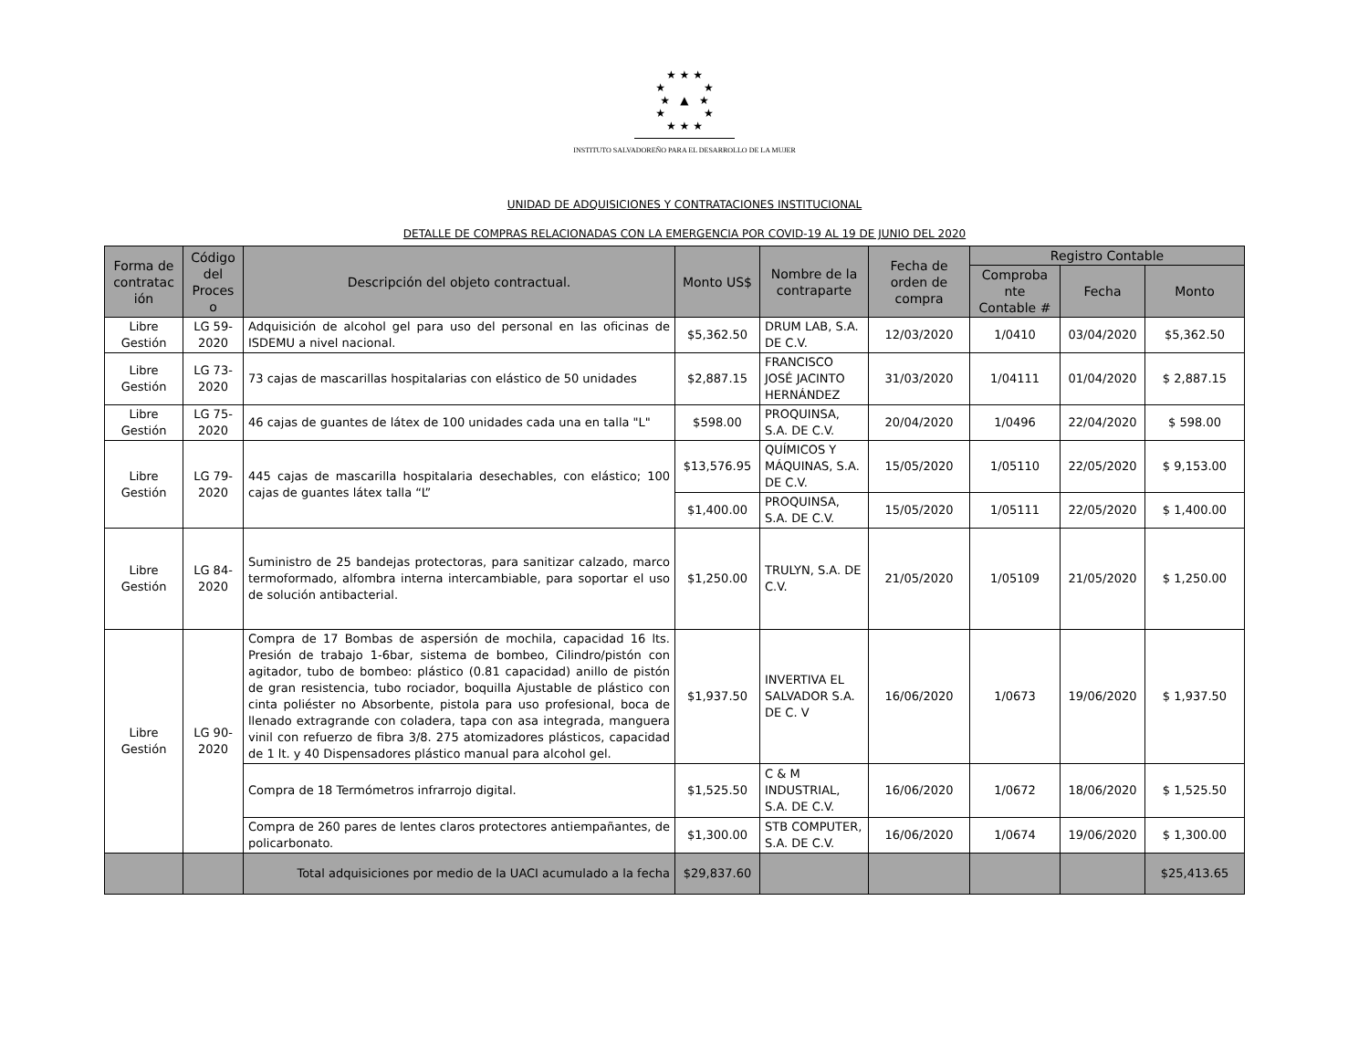★ ★ ★
★ ★
★ ▲ ★
★ ★
★ ★ ★
INSTITUTO SALVADOREÑO PARA EL DESARROLLO DE LA MUJER
UNIDAD DE ADQUISICIONES Y CONTRATACIONES INSTITUCIONAL
DETALLE DE COMPRAS RELACIONADAS CON LA EMERGENCIA POR COVID-19 AL 19 DE JUNIO DEL 2020
| Forma de contratac ión | Código del Proces o | Descripción del objeto contractual. | Monto US$ | Nombre de la contraparte | Fecha de orden de compra | Registro Contable | | |
| --- | --- | --- | --- | --- | --- | --- | --- | --- |
| | | | | | | Comproba nte Contable # | Fecha | Monto |
| Libre Gestión | LG 59-2020 | Adquisición de alcohol gel para uso del personal en las oficinas de ISDEMU a nivel nacional. | $5,362.50 | DRUM LAB, S.A. DE C.V. | 12/03/2020 | 1/0410 | 03/04/2020 | $5,362.50 |
| Libre Gestión | LG 73-2020 | 73 cajas de mascarillas hospitalarias con elástico de 50 unidades | $2,887.15 | FRANCISCO JOSÉ JACINTO HERNÁNDEZ | 31/03/2020 | 1/04111 | 01/04/2020 | $ 2,887.15 |
| Libre Gestión | LG 75-2020 | 46 cajas de guantes de látex de 100 unidades cada una en talla "L" | $598.00 | PROQUINSA, S.A. DE C.V. | 20/04/2020 | 1/0496 | 22/04/2020 | $ 598.00 |
| Libre Gestión | LG 79-2020 | 445 cajas de mascarilla hospitalaria desechables, con elástico; 100 cajas de guantes látex talla “L” | $13,576.95 | QUÍMICOS Y MÁQUINAS, S.A. DE C.V. | 15/05/2020 | 1/05110 | 22/05/2020 | $ 9,153.00 |
| | | | $1,400.00 | PROQUINSA, S.A. DE C.V. | 15/05/2020 | 1/05111 | 22/05/2020 | $ 1,400.00 |
| Libre Gestión | LG 84-2020 | Suministro de 25 bandejas protectoras, para sanitizar calzado, marco termoformado, alfombra interna intercambiable, para soportar el uso de solución antibacterial. | $1,250.00 | TRULYN, S.A. DE C.V. | 21/05/2020 | 1/05109 | 21/05/2020 | $ 1,250.00 |
| Libre Gestión | LG 90-2020 | Compra de 17 Bombas de aspersión de mochila, capacidad 16 lts. Presión de trabajo 1-6bar, sistema de bombeo, Cilindro/pistón con agitador, tubo de bombeo: plástico (0.81 capacidad) anillo de pistón de gran resistencia, tubo rociador, boquilla Ajustable de plástico con cinta poliéster no Absorbente, pistola para uso profesional, boca de llenado extragrande con coladera, tapa con asa integrada, manguera vinil con refuerzo de fibra 3/8. 275 atomizadores plásticos, capacidad de 1 lt. y 40 Dispensadores plástico manual para alcohol gel. | $1,937.50 | INVERTIVA EL SALVADOR S.A. DE C. V | 16/06/2020 | 1/0673 | 19/06/2020 | $ 1,937.50 |
| | | Compra de 18 Termómetros infrarrojo digital. | $1,525.50 | C & M INDUSTRIAL, S.A. DE C.V. | 16/06/2020 | 1/0672 | 18/06/2020 | $ 1,525.50 |
| | | Compra de 260 pares de lentes claros protectores antiempañantes, de policarbonato. | $1,300.00 | STB COMPUTER, S.A. DE C.V. | 16/06/2020 | 1/0674 | 19/06/2020 | $ 1,300.00 |
| | | Total adquisiciones por medio de la UACI acumulado a la fecha | $29,837.60 | | | | | $25,413.65 |